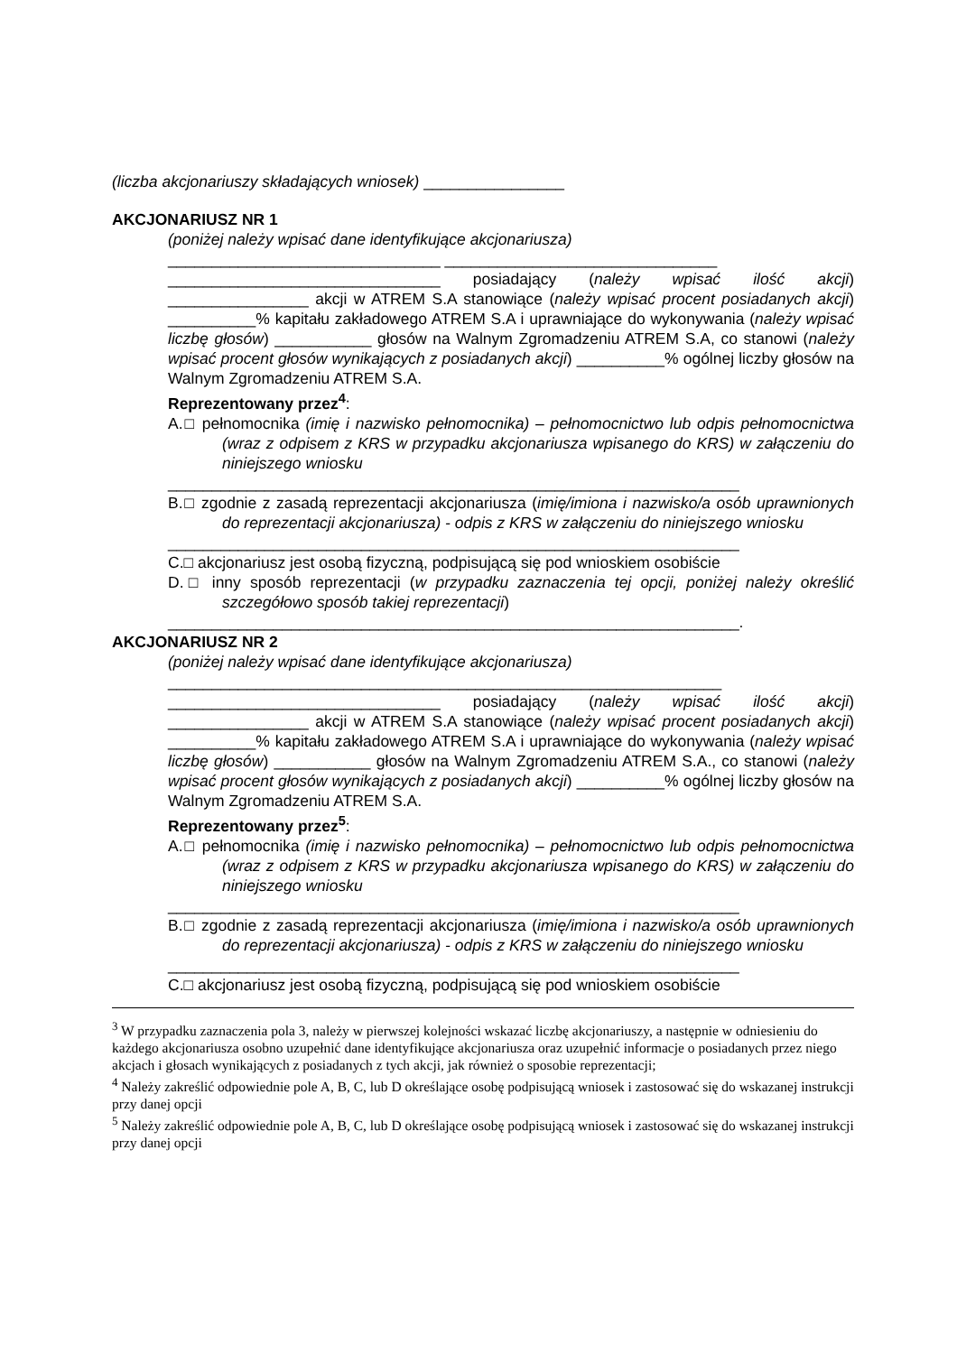(liczba akcjonariuszy składających wniosek) ________________
AKCJONARIUSZ NR 1
(poniżej należy wpisać dane identyfikujące akcjonariusza)
_______________________________ _______________________________
_______________________________ posiadający (należy wpisać ilość akcji) ________________ akcji w ATREM S.A stanowiące (należy wpisać procent posiadanych akcji) __________% kapitału zakładowego ATREM S.A i uprawniające do wykonywania (należy wpisać liczbę głosów) ___________ głosów na Walnym Zgromadzeniu ATREM S.A, co stanowi (należy wpisać procent głosów wynikających z posiadanych akcji) __________% ogólnej liczby głosów na Walnym Zgromadzeniu ATREM S.A.
Reprezentowany przez<sup>4</sup>:
A.□ pełnomocnika (imię i nazwisko pełnomocnika) – pełnomocnictwo lub odpis pełnomocnictwa (wraz z odpisem z KRS w przypadku akcjonariusza wpisanego do KRS) w załączeniu do niniejszego wniosku
_________________________________________________________________
B.□ zgodnie z zasadą reprezentacji akcjonariusza (imię/imiona i nazwisko/a osób uprawnionych do reprezentacji akcjonariusza) - odpis z KRS w załączeniu do niniejszego wniosku
_________________________________________________________________
C.□ akcjonariusz jest osobą fizyczną, podpisującą się pod wnioskiem osobiście
D.□ inny sposób reprezentacji (w przypadku zaznaczenia tej opcji, poniżej należy określić szczegółowo sposób takiej reprezentacji)
_________________________________________________________________.
AKCJONARIUSZ NR 2
(poniżej należy wpisać dane identyfikujące akcjonariusza)
_______________________________________________________________
_______________________________ posiadający (należy wpisać ilość akcji) ________________ akcji w ATREM S.A stanowiące (należy wpisać procent posiadanych akcji) __________% kapitału zakładowego ATREM S.A i uprawniające do wykonywania (należy wpisać liczbę głosów) ___________ głosów na Walnym Zgromadzeniu ATREM S.A., co stanowi (należy wpisać procent głosów wynikających z posiadanych akcji) __________% ogólnej liczby głosów na Walnym Zgromadzeniu ATREM S.A.
Reprezentowany przez<sup>5</sup>:
A.□ pełnomocnika (imię i nazwisko pełnomocnika) – pełnomocnictwo lub odpis pełnomocnictwa (wraz z odpisem z KRS w przypadku akcjonariusza wpisanego do KRS) w załączeniu do niniejszego wniosku
_________________________________________________________________
B.□ zgodnie z zasadą reprezentacji akcjonariusza (imię/imiona i nazwisko/a osób uprawnionych do reprezentacji akcjonariusza) - odpis z KRS w załączeniu do niniejszego wniosku
_________________________________________________________________
C.□ akcjonariusz jest osobą fizyczną, podpisującą się pod wnioskiem osobiście
<sup>3</sup> W przypadku zaznaczenia pola 3, należy w pierwszej kolejności wskazać liczbę akcjonariuszy, a następnie w odniesieniu do każdego akcjonariusza osobno uzupełnić dane identyfikujące akcjonariusza oraz uzupełnić informacje o posiadanych przez niego akcjach i głosach wynikających z posiadanych z tych akcji, jak również o sposobie reprezentacji;
<sup>4</sup> Należy zakreślić odpowiednie pole A, B, C, lub D określające osobę podpisującą wniosek i zastosować się do wskazanej instrukcji przy danej opcji
<sup>5</sup> Należy zakreślić odpowiednie pole A, B, C, lub D określające osobę podpisującą wniosek i zastosować się do wskazanej instrukcji przy danej opcji